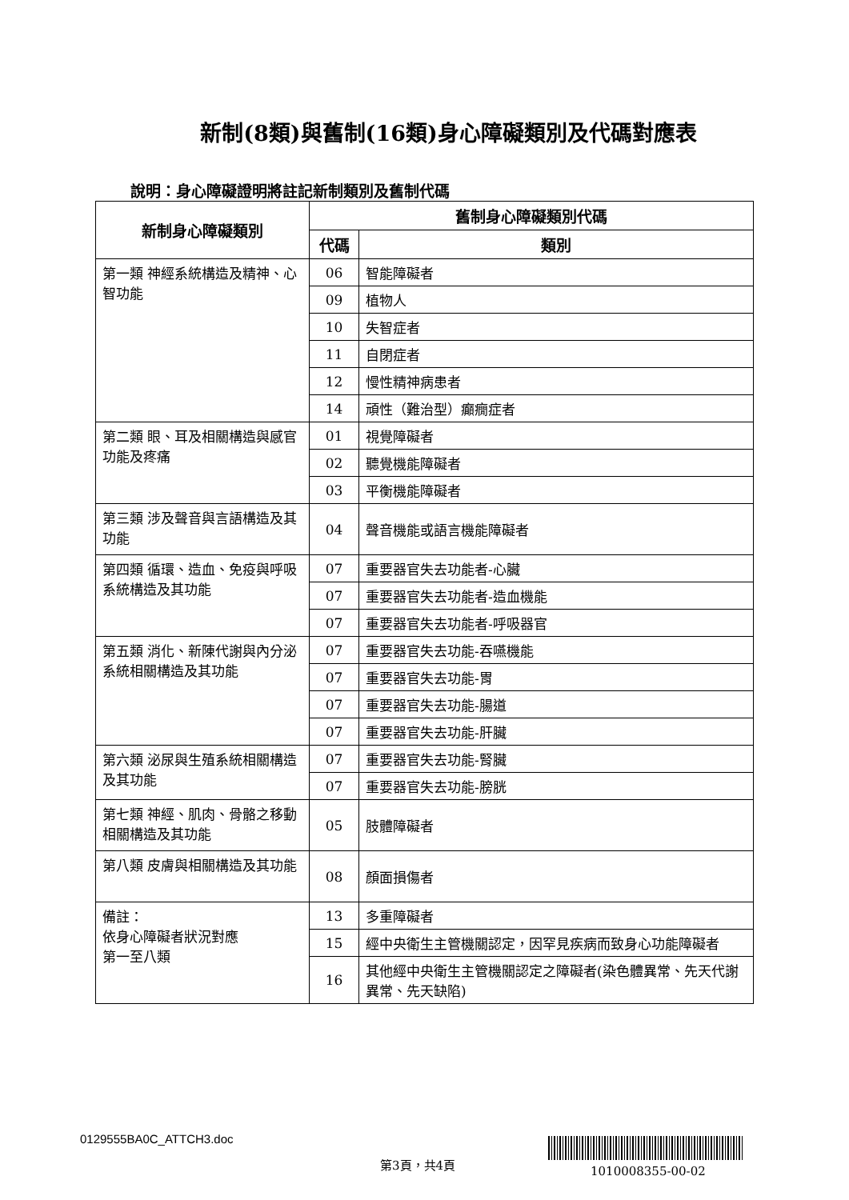新制(8類)與舊制(16類)身心障礙類別及代碼對應表
說明：身心障礙證明將註記新制類別及舊制代碼
| 新制身心障礙類別 | 舊制身心障礙類別代碼 | |
| --- | --- | --- |
| | 代碼 | 類別 |
| 第一類 神經系統構造及精神、心智功能 | 06 | 智能障礙者 |
| | 09 | 植物人 |
| | 10 | 失智症者 |
| | 11 | 自閉症者 |
| | 12 | 慢性精神病患者 |
| | 14 | 頑性（難治型）癲癇症者 |
| 第二類 眼、耳及相關構造與感官功能及疼痛 | 01 | 視覺障礙者 |
| | 02 | 聽覺機能障礙者 |
| | 03 | 平衡機能障礙者 |
| 第三類 涉及聲音與言語構造及其功能 | 04 | 聲音機能或語言機能障礙者 |
| 第四類 循環、造血、免疫與呼吸系統構造及其功能 | 07 | 重要器官失去功能者-心臟 |
| | 07 | 重要器官失去功能者-造血機能 |
| | 07 | 重要器官失去功能者-呼吸器官 |
| 第五類 消化、新陳代謝與內分泌系統相關構造及其功能 | 07 | 重要器官失去功能-吞嚥機能 |
| | 07 | 重要器官失去功能-胃 |
| | 07 | 重要器官失去功能-腸道 |
| | 07 | 重要器官失去功能-肝臟 |
| 第六類 泌尿與生殖系統相關構造及其功能 | 07 | 重要器官失去功能-腎臟 |
| | 07 | 重要器官失去功能-膀胱 |
| 第七類 神經、肌肉、骨骼之移動相關構造及其功能 | 05 | 肢體障礙者 |
| 第八類 皮膚與相關構造及其功能 | 08 | 顏面損傷者 |
| 備註： 依身心障礙者狀況對應 第一至八類 | 13 | 多重障礙者 |
| | 15 | 經中央衛生主管機關認定，因罕見疾病而致身心功能障礙者 |
| | 16 | 其他經中央衛生主管機關認定之障礙者(染色體異常、先天代謝異常、先天缺陷) |
0129555BA0C_ATTCH3.doc
第3頁，共4頁
1010008355-00-02